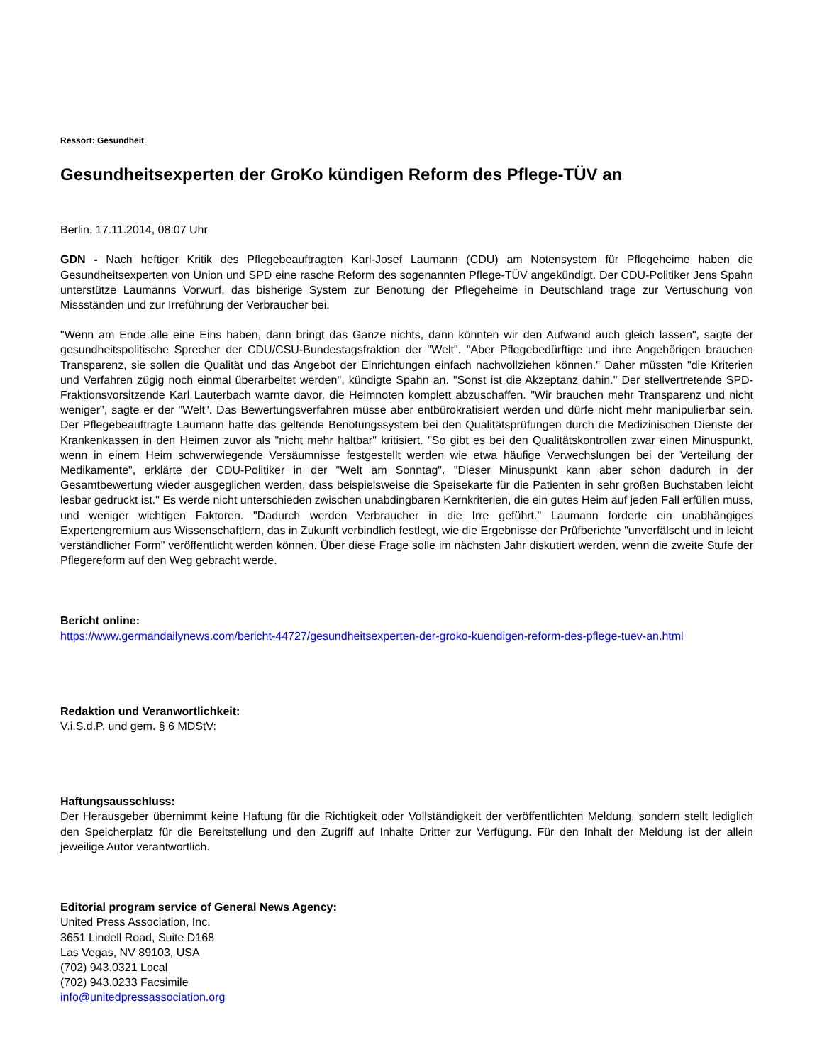Ressort: Gesundheit
Gesundheitsexperten der GroKo kündigen Reform des Pflege-TÜV an
Berlin, 17.11.2014, 08:07 Uhr
GDN - Nach heftiger Kritik des Pflegebeauftragten Karl-Josef Laumann (CDU) am Notensystem für Pflegeheime haben die Gesundheitsexperten von Union und SPD eine rasche Reform des sogenannten Pflege-TÜV angekündigt. Der CDU-Politiker Jens Spahn unterstütze Laumanns Vorwurf, das bisherige System zur Benotung der Pflegeheime in Deutschland trage zur Vertuschung von Missständen und zur Irreführung der Verbraucher bei.
"Wenn am Ende alle eine Eins haben, dann bringt das Ganze nichts, dann könnten wir den Aufwand auch gleich lassen", sagte der gesundheitspolitische Sprecher der CDU/CSU-Bundestagsfraktion der "Welt". "Aber Pflegebedürftige und ihre Angehörigen brauchen Transparenz, sie sollen die Qualität und das Angebot der Einrichtungen einfach nachvollziehen können." Daher müssten "die Kriterien und Verfahren zügig noch einmal überarbeitet werden", kündigte Spahn an. "Sonst ist die Akzeptanz dahin." Der stellvertretende SPD-Fraktionsvorsitzende Karl Lauterbach warnte davor, die Heimnoten komplett abzuschaffen. "Wir brauchen mehr Transparenz und nicht weniger", sagte er der "Welt". Das Bewertungsverfahren müsse aber entbürokratisiert werden und dürfe nicht mehr manipulierbar sein. Der Pflegebeauftragte Laumann hatte das geltende Benotungssystem bei den Qualitätsprüfungen durch die Medizinischen Dienste der Krankenkassen in den Heimen zuvor als "nicht mehr haltbar" kritisiert. "So gibt es bei den Qualitätskontrollen zwar einen Minuspunkt, wenn in einem Heim schwerwiegende Versäumnisse festgestellt werden wie etwa häufige Verwechslungen bei der Verteilung der Medikamente", erklärte der CDU-Politiker in der "Welt am Sonntag". "Dieser Minuspunkt kann aber schon dadurch in der Gesamtbewertung wieder ausgeglichen werden, dass beispielsweise die Speisekarte für die Patienten in sehr großen Buchstaben leicht lesbar gedruckt ist." Es werde nicht unterschieden zwischen unabdingbaren Kernkriterien, die ein gutes Heim auf jeden Fall erfüllen muss, und weniger wichtigen Faktoren. "Dadurch werden Verbraucher in die Irre geführt." Laumann forderte ein unabhängiges Expertengremium aus Wissenschaftlern, das in Zukunft verbindlich festlegt, wie die Ergebnisse der Prüfberichte "unverfälscht und in leicht verständlicher Form" veröffentlicht werden können. Über diese Frage solle im nächsten Jahr diskutiert werden, wenn die zweite Stufe der Pflegereform auf den Weg gebracht werde.
Bericht online:
https://www.germandailynews.com/bericht-44727/gesundheitsexperten-der-groko-kuendigen-reform-des-pflege-tuev-an.html
Redaktion und Veranwortlichkeit:
V.i.S.d.P. und gem. § 6 MDStV:
Haftungsausschluss:
Der Herausgeber übernimmt keine Haftung für die Richtigkeit oder Vollständigkeit der veröffentlichten Meldung, sondern stellt lediglich den Speicherplatz für die Bereitstellung und den Zugriff auf Inhalte Dritter zur Verfügung. Für den Inhalt der Meldung ist der allein jeweilige Autor verantwortlich.
Editorial program service of General News Agency:
United Press Association, Inc.
3651 Lindell Road, Suite D168
Las Vegas, NV 89103, USA
(702) 943.0321 Local
(702) 943.0233 Facsimile
info@unitedpressassociation.org